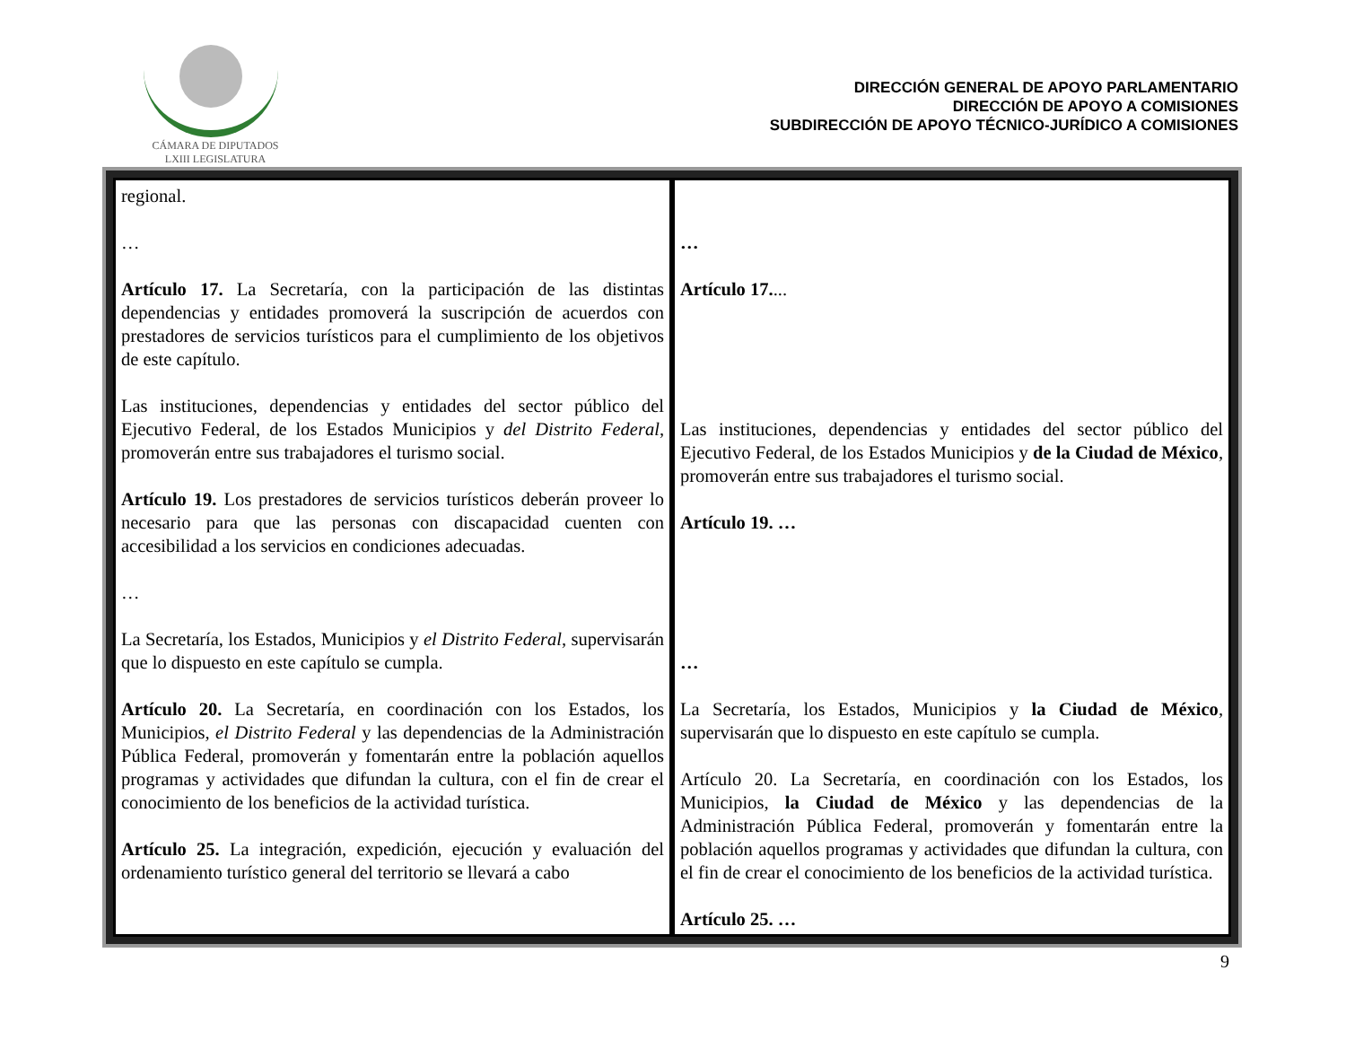CÁMARA DE DIPUTADOS
LXIII LEGISLATURA
DIRECCIÓN GENERAL DE APOYO PARLAMENTARIO
DIRECCIÓN DE APOYO A COMISIONES
SUBDIRECCIÓN DE APOYO TÉCNICO-JURÍDICO A COMISIONES
| regional. … Artículo 17. La Secretaría, con la participación de las distintas dependencias y entidades promoverá la suscripción de acuerdos con prestadores de servicios turísticos para el cumplimiento de los objetivos de este capítulo. Las instituciones, dependencias y entidades del sector público del Ejecutivo Federal, de los Estados Municipios y del Distrito Federal , promoverán entre sus trabajadores el turismo social. Artículo 19. Los prestadores de servicios turísticos deberán proveer lo necesario para que las personas con discapacidad cuenten con accesibilidad a los servicios en condiciones adecuadas. … La Secretaría, los Estados, Municipios y el Distrito Federal , supervisarán que lo dispuesto en este capítulo se cumpla. Artículo 20. La Secretaría, en coordinación con los Estados, los Municipios, el Distrito Federal y las dependencias de la Administración Pública Federal, promoverán y fomentarán entre la población aquellos programas y actividades que difundan la cultura, con el fin de crear el conocimiento de los beneficios de la actividad turística. Artículo 25. La integración, expedición, ejecución y evaluación del ordenamiento turístico general del territorio se llevará a cabo | … Artículo 17. ... Las instituciones, dependencias y entidades del sector público del Ejecutivo Federal, de los Estados Municipios y de la Ciudad de México , promoverán entre sus trabajadores el turismo social. Artículo 19. … … La Secretaría, los Estados, Municipios y la Ciudad de México , supervisarán que lo dispuesto en este capítulo se cumpla. Artículo 20. La Secretaría, en coordinación con los Estados, los Municipios, la Ciudad de México y las dependencias de la Administración Pública Federal, promoverán y fomentarán entre la población aquellos programas y actividades que difundan la cultura, con el fin de crear el conocimiento de los beneficios de la actividad turística. Artículo 25. … |
9